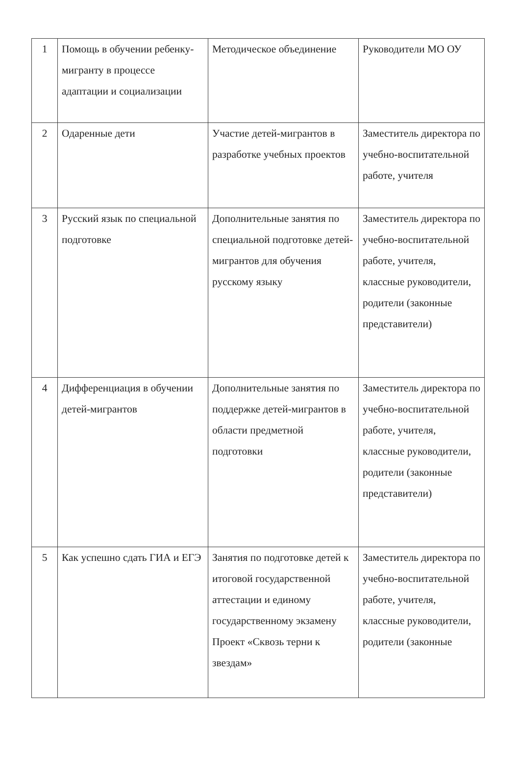| 1 | Помощь в обучении ребенку-мигранту в процессе адаптации и социализации | Методическое объединение | Руководители МО ОУ |
| 2 | Одаренные дети | Участие детей-мигрантов в разработке учебных проектов | Заместитель директора по учебно-воспитательной работе, учителя |
| 3 | Русский язык по специальной подготовке | Дополнительные занятия по специальной подготовке детей-мигрантов для обучения русскому языку | Заместитель директора по учебно-воспитательной работе, учителя, классные руководители, родители (законные представители) |
| 4 | Дифференциация в обучении детей-мигрантов | Дополнительные занятия по поддержке детей-мигрантов в области предметной подготовки | Заместитель директора по учебно-воспитательной работе, учителя, классные руководители, родители (законные представители) |
| 5 | Как успешно сдать ГИА и ЕГЭ | Занятия по подготовке детей к итоговой государственной аттестации и единому государственному экзамену Проект «Сквозь терни к звездам» | Заместитель директора по учебно-воспитательной работе, учителя, классные руководители, родители (законные |